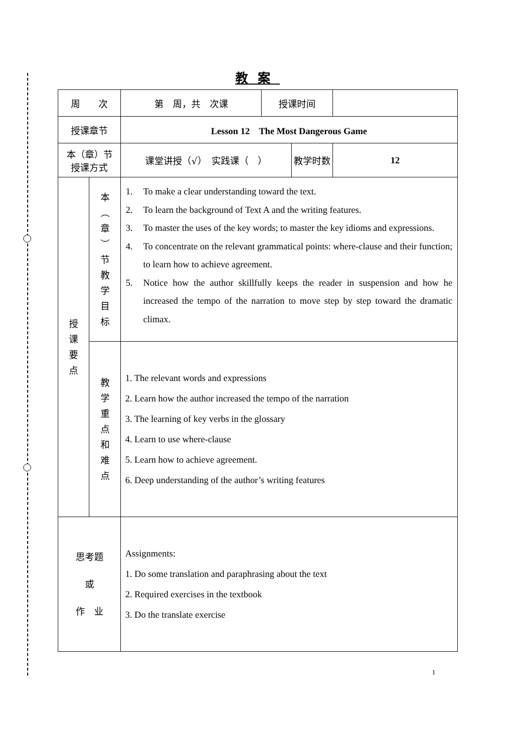教案
| 周 次 | | 第 周，共 次课 | 授课时间 | | |
| 授课章节 | | Lesson 12 The Most Dangerous Game | | | |
| 本（章）节 授课方式 | | 课堂讲授（√） 实践课（ ） | | 教学时数 | 12 |
| 授 课 要 点 | 本 ︵ 章 ︶ 节 教 学 目 标 | 1. To make a clear understanding toward the text. 2. To learn the background of Text A and the writing features. 3. To master the uses of the key words; to master the key idioms and expressions. 4. To concentrate on the relevant grammatical points: where-clause and their function; to learn how to achieve agreement. 5. Notice how the author skillfully keeps the reader in suspension and how he increased the tempo of the narration to move step by step toward the dramatic climax. | | | |
| | 教 学 重 点 和 难 点 | 1. The relevant words and expressions 2. Learn how the author increased the tempo of the narration 3. The learning of key verbs in the glossary 4. Learn to use where-clause 5. Learn how to achieve agreement. 6. Deep understanding of the author’s writing features | | | |
| 思考题 或 作 业 | | Assignments: 1. Do some translation and paraphrasing about the text 2. Required exercises in the textbook 3. Do the translate exercise | | | |
1